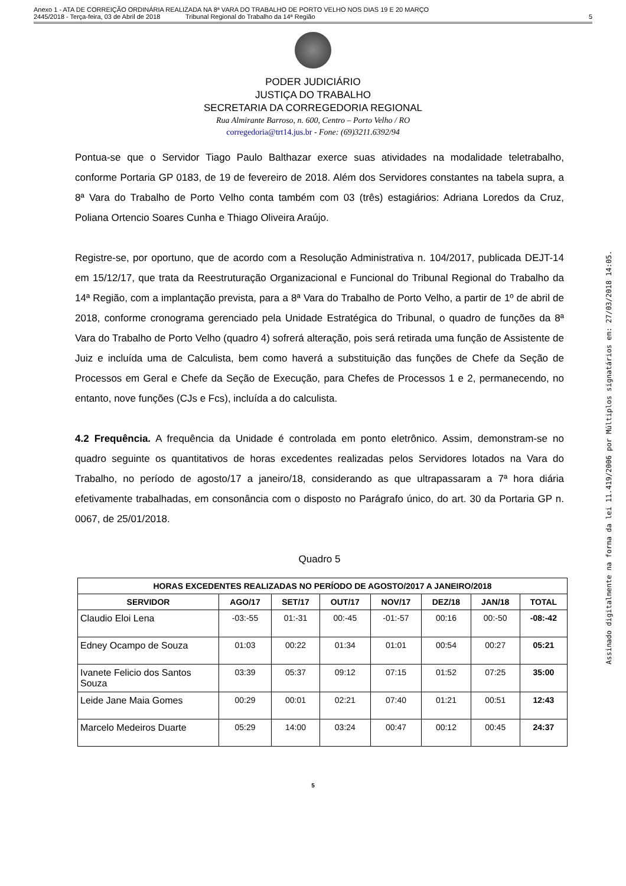Anexo 1 - ATA DE CORREIÇÃO ORDINÁRIA REALIZADA NA 8ª VARA DO TRABALHO DE PORTO VELHO NOS DIAS 19 E 20 MARÇO
2445/2018 - Terça-feira, 03 de Abril de 2018 Tribunal Regional do Trabalho da 14ª Região
5
PODER JUDICIÁRIO
JUSTIÇA DO TRABALHO
SECRETARIA DA CORREGEDORIA REGIONAL
Rua Almirante Barroso, n. 600, Centro – Porto Velho / RO
corregedoria@trt14.jus.br - Fone: (69)3211.6392/94
Pontua-se que o Servidor Tiago Paulo Balthazar exerce suas atividades na modalidade teletrabalho, conforme Portaria GP 0183, de 19 de fevereiro de 2018. Além dos Servidores constantes na tabela supra, a 8ª Vara do Trabalho de Porto Velho conta também com 03 (três) estagiários: Adriana Loredos da Cruz, Poliana Ortencio Soares Cunha e Thiago Oliveira Araújo.
Registre-se, por oportuno, que de acordo com a Resolução Administrativa n. 104/2017, publicada DEJT-14 em 15/12/17, que trata da Reestruturação Organizacional e Funcional do Tribunal Regional do Trabalho da 14ª Região, com a implantação prevista, para a 8ª Vara do Trabalho de Porto Velho, a partir de 1º de abril de 2018, conforme cronograma gerenciado pela Unidade Estratégica do Tribunal, o quadro de funções da 8ª Vara do Trabalho de Porto Velho (quadro 4) sofrerá alteração, pois será retirada uma função de Assistente de Juiz e incluída uma de Calculista, bem como haverá a substituição das funções de Chefe da Seção de Processos em Geral e Chefe da Seção de Execução, para Chefes de Processos 1 e 2, permanecendo, no entanto, nove funções (CJs e Fcs), incluída a do calculista.
4.2 Frequência. A frequência da Unidade é controlada em ponto eletrônico. Assim, demonstram-se no quadro seguinte os quantitativos de horas excedentes realizadas pelos Servidores lotados na Vara do Trabalho, no período de agosto/17 a janeiro/18, considerando as que ultrapassaram a 7ª hora diária efetivamente trabalhadas, em consonância com o disposto no Parágrafo único, do art. 30 da Portaria GP n. 0067, de 25/01/2018.
Quadro 5
| HORAS EXCEDENTES REALIZADAS NO PERÍODO DE AGOSTO/2017 A JANEIRO/2018 | | | | | | | |
| --- | --- | --- | --- | --- | --- | --- | --- |
| SERVIDOR | AGO/17 | SET/17 | OUT/17 | NOV/17 | DEZ/18 | JAN/18 | TOTAL |
| Claudio Eloi Lena | -03:-55 | 01:-31 | 00:-45 | -01:-57 | 00:16 | 00:-50 | -08:-42 |
| Edney Ocampo de Souza | 01:03 | 00:22 | 01:34 | 01:01 | 00:54 | 00:27 | 05:21 |
| Ivanete Felicio dos Santos Souza | 03:39 | 05:37 | 09:12 | 07:15 | 01:52 | 07:25 | 35:00 |
| Leide Jane Maia Gomes | 00:29 | 00:01 | 02:21 | 07:40 | 01:21 | 00:51 | 12:43 |
| Marcelo Medeiros Duarte | 05:29 | 14:00 | 03:24 | 00:47 | 00:12 | 00:45 | 24:37 |
5
Assinado digitalmente na forma da lei 11.419/2006 por Múltiplos signatários em: 27/03/2018 14:05.